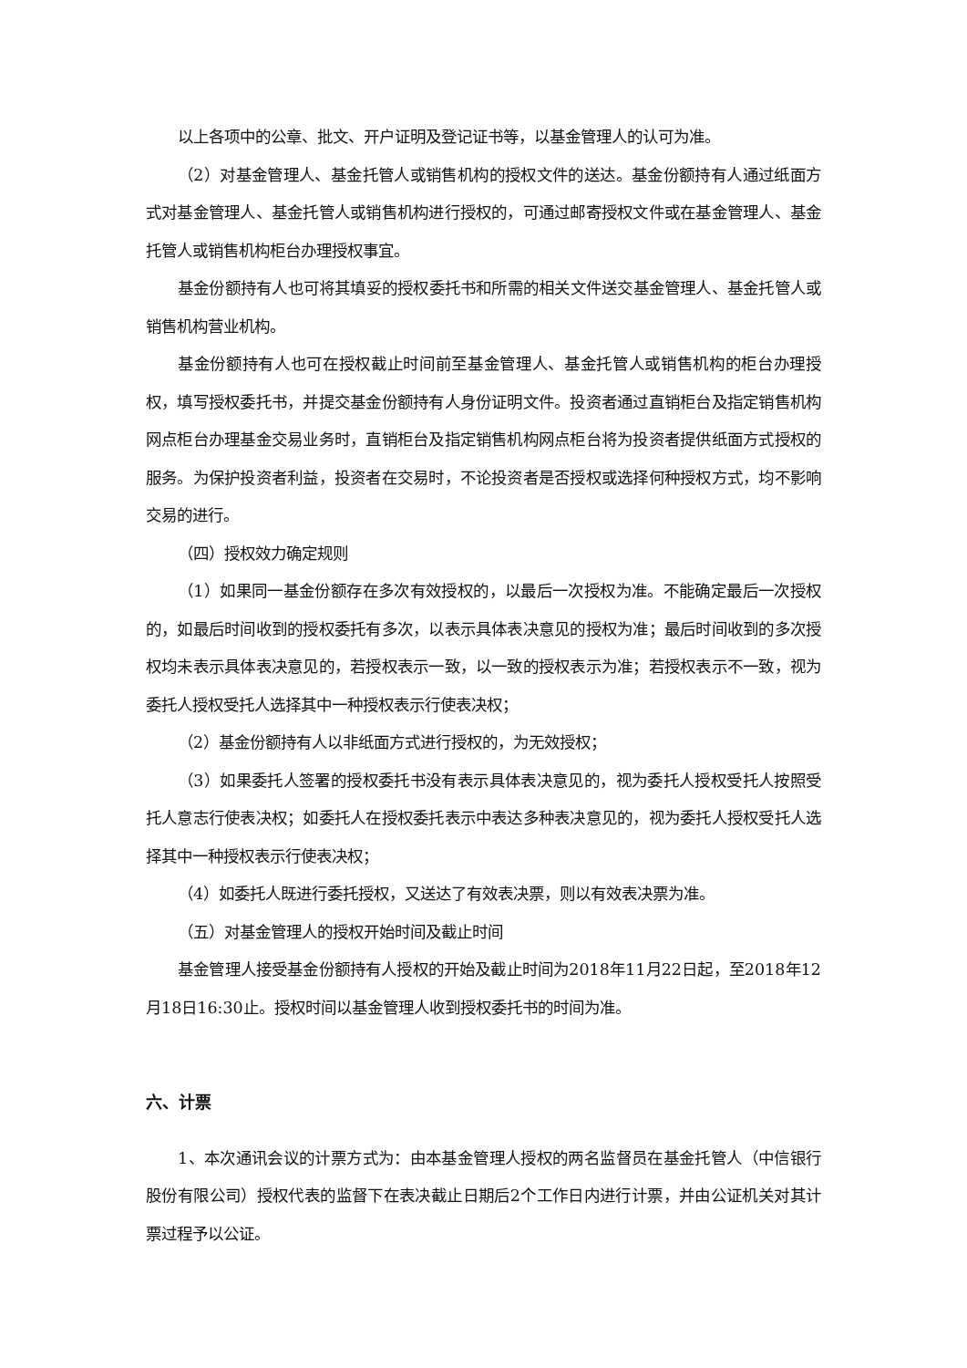以上各项中的公章、批文、开户证明及登记证书等，以基金管理人的认可为准。
（2）对基金管理人、基金托管人或销售机构的授权文件的送达。基金份额持有人通过纸面方式对基金管理人、基金托管人或销售机构进行授权的，可通过邮寄授权文件或在基金管理人、基金托管人或销售机构柜台办理授权事宜。
基金份额持有人也可将其填妥的授权委托书和所需的相关文件送交基金管理人、基金托管人或销售机构营业机构。
基金份额持有人也可在授权截止时间前至基金管理人、基金托管人或销售机构的柜台办理授权，填写授权委托书，并提交基金份额持有人身份证明文件。投资者通过直销柜台及指定销售机构网点柜台办理基金交易业务时，直销柜台及指定销售机构网点柜台将为投资者提供纸面方式授权的服务。为保护投资者利益，投资者在交易时，不论投资者是否授权或选择何种授权方式，均不影响交易的进行。
（四）授权效力确定规则
（1）如果同一基金份额存在多次有效授权的，以最后一次授权为准。不能确定最后一次授权的，如最后时间收到的授权委托有多次，以表示具体表决意见的授权为准；最后时间收到的多次授权均未表示具体表决意见的，若授权表示一致，以一致的授权表示为准；若授权表示不一致，视为委托人授权受托人选择其中一种授权表示行使表决权；
（2）基金份额持有人以非纸面方式进行授权的，为无效授权；
（3）如果委托人签署的授权委托书没有表示具体表决意见的，视为委托人授权受托人按照受托人意志行使表决权；如委托人在授权委托表示中表达多种表决意见的，视为委托人授权受托人选择其中一种授权表示行使表决权；
（4）如委托人既进行委托授权，又送达了有效表决票，则以有效表决票为准。
（五）对基金管理人的授权开始时间及截止时间
基金管理人接受基金份额持有人授权的开始及截止时间为2018年11月22日起，至2018年12月18日16:30止。授权时间以基金管理人收到授权委托书的时间为准。
六、计票
1、本次通讯会议的计票方式为：由本基金管理人授权的两名监督员在基金托管人（中信银行股份有限公司）授权代表的监督下在表决截止日期后2个工作日内进行计票，并由公证机关对其计票过程予以公证。